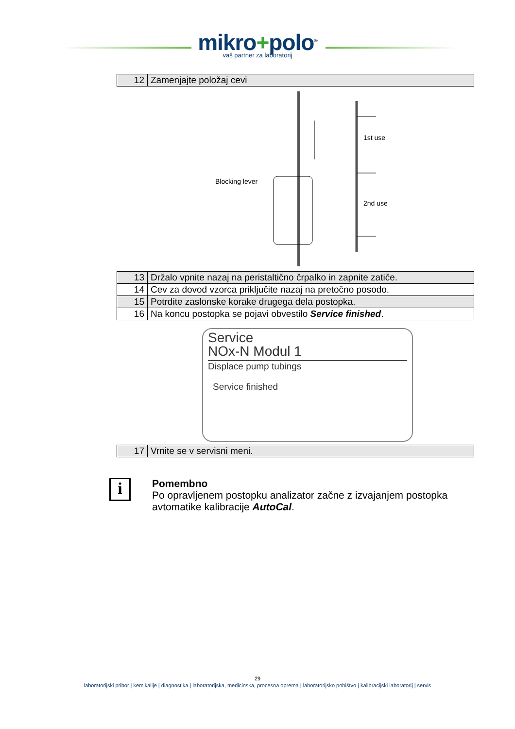mikro+polo<sup>®</sup>
vaš partner za laboratorij
| 12 | Zamenjajte položaj cevi |
Blocking lever
1st use
2nd use
| 13 | Držalo vpnite nazaj na peristaltično črpalko in zapnite zatiče. |
| 14 | Cev za dovod vzorca priključite nazaj na pretočno posodo. |
| 15 | Potrdite zaslonske korake drugega dela postopka. |
| 16 | Na koncu postopka se pojavi obvestilo Service finished . |
Service
NOx-N Modul 1
Displace pump tubings
Service finished
| 17 | Vrnite se v servisni meni. |
i
Pomembno
Po opravljenem postopku analizator začne z izvajanjem postopka avtomatike kalibracije AutoCal.
29
laboratorijski pribor | kemikalije | diagnostika | laboratorijska, medicinska, procesna oprema | laboratorijsko pohištvo | kalibracijski laboratorij | servis